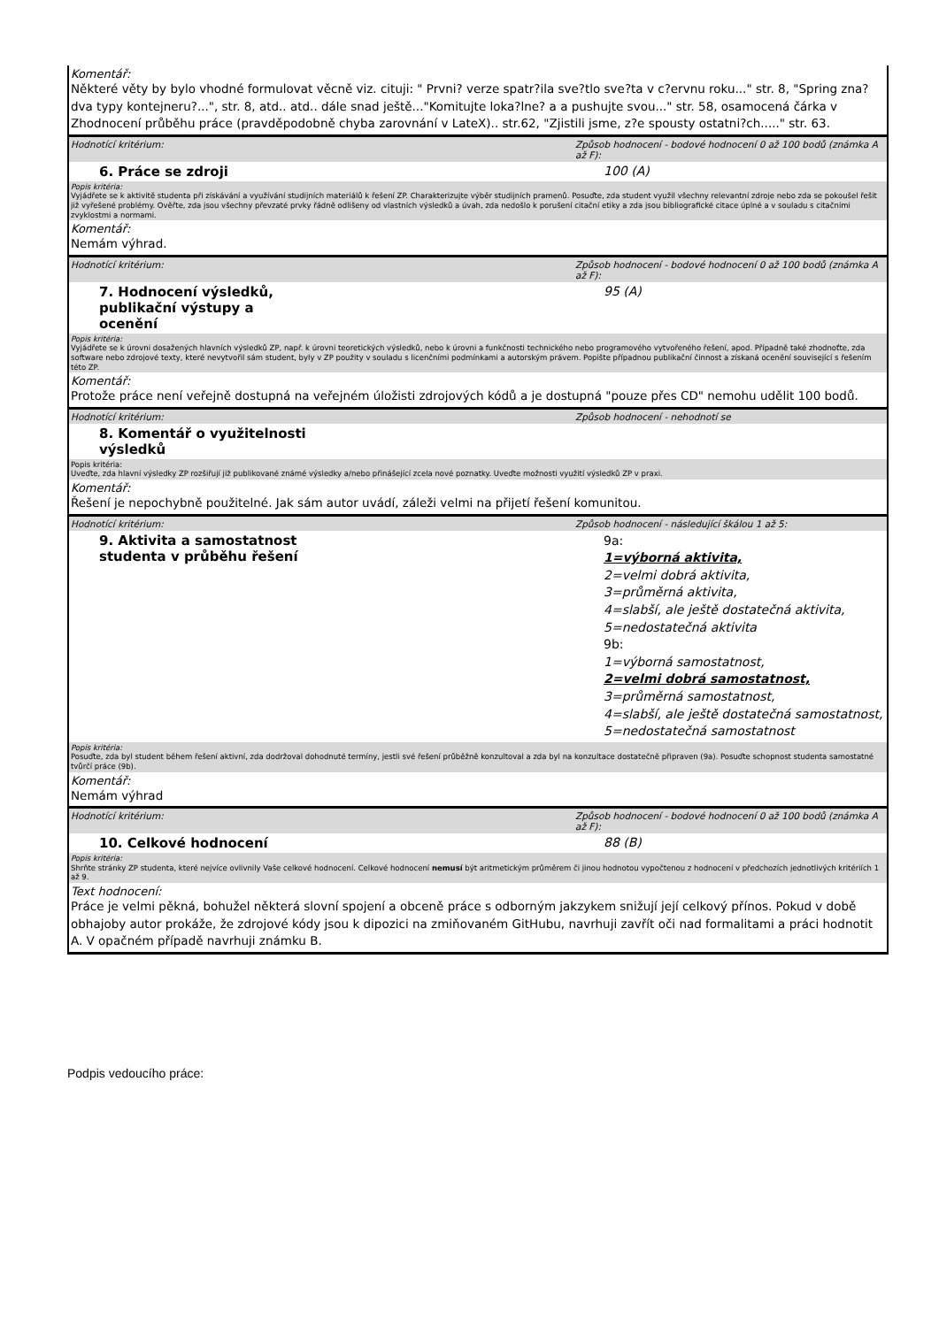Komentář:
Některé věty by bylo vhodné formulovat věcně viz. cituji: " Prvni? verze spatr?ila sve?tlo sve?ta v c?ervnu roku..." str. 8, "Spring zna? dva typy kontejneru?...", str. 8, atd.. atd.. dále snad ještě..."Komitujte loka?lne? a a pushujte svou..." str. 58, osamocená čárka v Zhodnocení průběhu práce (pravděpodobně chyba zarovnání v LateX).. str.62, "Zjistili jsme, z?e spousty ostatni?ch....." str. 63.
Hodnotící kritérium: Způsob hodnocení - bodové hodnocení 0 až 100 bodů (známka A až F):
6. Práce se zdroji 100 (A)
Popis kritéria:
Vyjádřete se k aktivitě studenta při získávání a využívání studijních materiálů k řešení ZP. Charakterizujte výběr studijních pramenů. Posuďte, zda student využil všechny relevantní zdroje nebo zda se pokoušel řešit již vyřešené problémy. Ověřte, zda jsou všechny převzaté prvky řádně odlišeny od vlastních výsledků a úvah, zda nedošlo k porušení citační etiky a zda jsou bibliografické citace úplné a v souladu s citačními zvyklostmi a normami.
Komentář:
Nemám výhrad.
Hodnotící kritérium: Způsob hodnocení - bodové hodnocení 0 až 100 bodů (známka A až F):
7. Hodnocení výsledků,
publikační výstupy a
ocenění
95 (A)
Popis kritéria:
Vyjádřete se k úrovni dosažených hlavních výsledků ZP, např. k úrovni teoretických výsledků, nebo k úrovni a funkčnosti technického nebo programového vytvořeného řešení, apod. Případně také zhodnoťte, zda software nebo zdrojové texty, které nevytvořil sám student, byly v ZP použity v souladu s licenčními podmínkami a autorským právem. Popište případnou publikační činnost a získaná ocenění související s řešením této ZP.
Komentář:
Protože práce není veřejně dostupná na veřejném úložisti zdrojových kódů a je dostupná "pouze přes CD" nemohu udělit 100 bodů.
Hodnotící kritérium: Způsob hodnocení - nehodnotí se
8. Komentář o využitelnosti
výsledků
Popis kritéria:
Uveďte, zda hlavní výsledky ZP rozšiřují již publikované známé výsledky a/nebo přinášející zcela nové poznatky. Uveďte možnosti využití výsledků ZP v praxi.
Komentář:
Řešení je nepochybně použitelné. Jak sám autor uvádí, záleži velmi na přijetí řešení komunitou.
Hodnotící kritérium: Způsob hodnocení - následující škálou 1 až 5:
9. Aktivita a samostatnost
studenta v průběhu řešení
9a:
1=výborná aktivita,
2=velmi dobrá aktivita,
3=průměrná aktivita,
4=slabší, ale ještě dostatečná aktivita,
5=nedostatečná aktivita
9b:
1=výborná samostatnost,
2=velmi dobrá samostatnost,
3=průměrná samostatnost,
4=slabší, ale ještě dostatečná samostatnost,
5=nedostatečná samostatnost
Popis kritéria:
Posuďte, zda byl student během řešení aktivní, zda dodržoval dohodnuté termíny, jestli své řešení průběžně konzultoval a zda byl na konzultace dostatečně připraven (9a). Posuďte schopnost studenta samostatné tvůrčí práce (9b).
Komentář:
Nemám výhrad
Hodnotící kritérium: Způsob hodnocení - bodové hodnocení 0 až 100 bodů (známka A až F):
10. Celkové hodnocení 88 (B)
Popis kritéria:
Shrňte stránky ZP studenta, které nejvíce ovlivnily Vaše celkové hodnocení. Celkové hodnocení nemusí být aritmetickým průměrem či jinou hodnotou vypočtenou z hodnocení v předchozích jednotlivých kritériích 1 až 9.
Text hodnocení:
Práce je velmi pěkná, bohužel některá slovní spojení a obceně práce s odborným jakzykem snižují její celkový přínos. Pokud v době obhajoby autor prokáže, že zdrojové kódy jsou k dipozici na zmiňovaném GitHubu, navrhuji zavřít oči nad formalitami a práci hodnotit A. V opačném případě navrhuji známku B.
Podpis vedoucího práce: